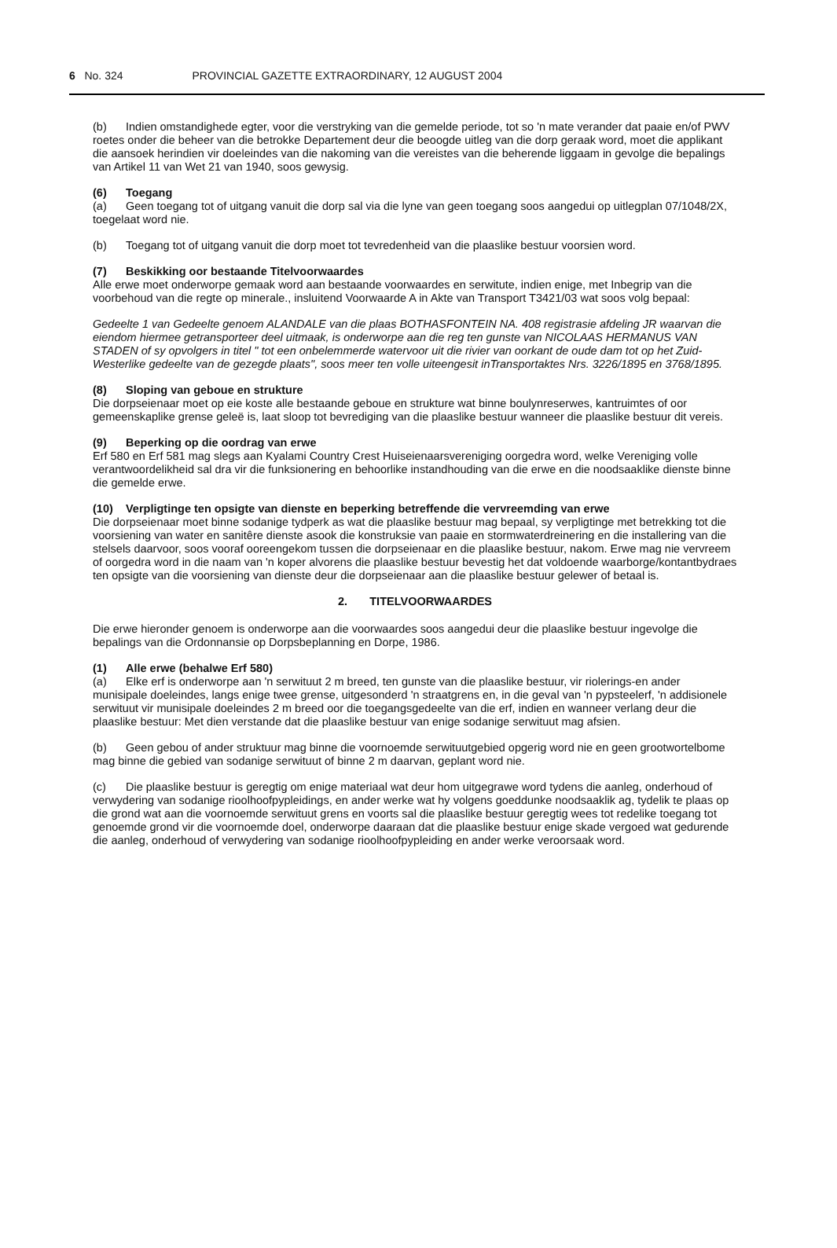6 No. 324 PROVINCIAL GAZETTE EXTRAORDINARY, 12 AUGUST 2004
(b) Indien omstandighede egter, voor die verstryking van die gemelde periode, tot so 'n mate verander dat paaie en/of PWV roetes onder die beheer van die betrokke Departement deur die beoogde uitleg van die dorp geraak word, moet die applikant die aansoek herindien vir doeleindes van die nakoming van die vereistes van die beherende liggaam in gevolge die bepalings van Artikel 11 van Wet 21 van 1940, soos gewysig.
(6) Toegang
(a) Geen toegang tot of uitgang vanuit die dorp sal via die lyne van geen toegang soos aangedui op uitlegplan 07/1048/2X, toegelaat word nie.
(b) Toegang tot of uitgang vanuit die dorp moet tot tevredenheid van die plaaslike bestuur voorsien word.
(7) Beskikking oor bestaande Titelvoorwaardes
Alle erwe moet onderworpe gemaak word aan bestaande voorwaardes en serwitute, indien enige, met Inbegrip van die voorbehoud van die regte op minerale., insluitend Voorwaarde A in Akte van Transport T3421/03 wat soos volg bepaal:
Gedeelte 1 van Gedeelte genoem ALANDALE van die plaas BOTHASFONTEIN NA. 408 registrasie afdeling JR waarvan die eiendom hiermee getransporteer deel uitmaak, is onderworpe aan die reg ten gunste van NICOLAAS HERMANUS VAN STADEN of sy opvolgers in titel " tot een onbelemmerde watervoor uit die rivier van oorkant de oude dam tot op het Zuid-Westerlike gedeelte van de gezegde plaats", soos meer ten volle uiteengesit inTransportaktes Nrs. 3226/1895 en 3768/1895.
(8) Sloping van geboue en strukture
Die dorpseienaar moet op eie koste alle bestaande geboue en strukture wat binne boulynreserwes, kantruimtes of oor gemeenskaplike grense geleë is, laat sloop tot bevrediging van die plaaslike bestuur wanneer die plaaslike bestuur dit vereis.
(9) Beperking op die oordrag van erwe
Erf 580 en Erf 581 mag slegs aan Kyalami Country Crest Huiseienaarsvereniging oorgedra word, welke Vereniging volle verantwoordelikheid sal dra vir die funksionering en behoorlike instandhouding van die erwe en die noodsaaklike dienste binne die gemelde erwe.
(10) Verpligtinge ten opsigte van dienste en beperking betreffende die vervreemding van erwe
Die dorpseienaar moet binne sodanige tydperk as wat die plaaslike bestuur mag bepaal, sy verpligtinge met betrekking tot die voorsiening van water en sanitêre dienste asook die konstruksie van paaie en stormwaterdreinering en die installering van die stelsels daarvoor, soos vooraf ooreengekom tussen die dorpseienaar en die plaaslike bestuur, nakom. Erwe mag nie vervreem of oorgedra word in die naam van 'n koper alvorens die plaaslike bestuur bevestig het dat voldoende waarborge/kontantbydraes ten opsigte van die voorsiening van dienste deur die dorpseienaar aan die plaaslike bestuur gelewer of betaal is.
2. TITELVOORWAARDES
Die erwe hieronder genoem is onderworpe aan die voorwaardes soos aangedui deur die plaaslike bestuur ingevolge die bepalings van die Ordonnansie op Dorpsbeplanning en Dorpe, 1986.
(1) Alle erwe (behalwe Erf 580)
(a) Elke erf is onderworpe aan 'n serwituut 2 m breed, ten gunste van die plaaslike bestuur, vir riolerings-en ander munisipale doeleindes, langs enige twee grense, uitgesonderd 'n straatgrens en, in die geval van 'n pypsteelerf, 'n addisionele serwituut vir munisipale doeleindes 2 m breed oor die toegangsgedeelte van die erf, indien en wanneer verlang deur die plaaslike bestuur: Met dien verstande dat die plaaslike bestuur van enige sodanige serwituut mag afsien.
(b) Geen gebou of ander struktuur mag binne die voornoemde serwituutgebied opgerig word nie en geen grootwortelbome mag binne die gebied van sodanige serwituut of binne 2 m daarvan, geplant word nie.
(c) Die plaaslike bestuur is geregtig om enige materiaal wat deur hom uitgegrawe word tydens die aanleg, onderhoud of verwydering van sodanige rioolhoofpypleidings, en ander werke wat hy volgens goeddunke noodsaaklik ag, tydelik te plaas op die grond wat aan die voornoemde serwituut grens en voorts sal die plaaslike bestuur geregtig wees tot redelike toegang tot genoemde grond vir die voornoemde doel, onderworpe daaraan dat die plaaslike bestuur enige skade vergoed wat gedurende die aanleg, onderhoud of verwydering van sodanige rioolhoofpypleiding en ander werke veroorsaak word.